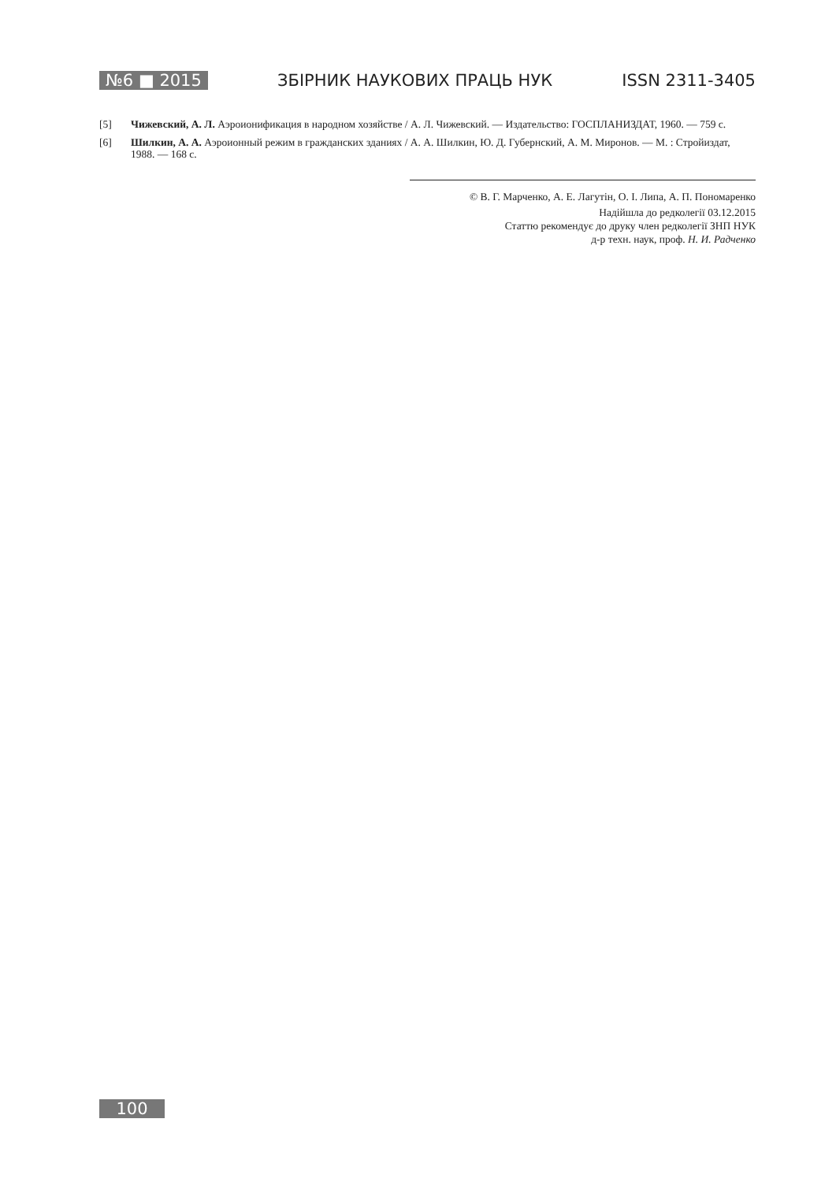№6 ■ 2015 ЗБІРНИК НАУКОВИХ ПРАЦЬ НУК ISSN 2311-3405
[5] Чижевский, А. Л. Аэроионификация в народном хозяйстве / А. Л. Чижевский. — Издательство: ГОСПЛАНИЗДАТ, 1960. — 759 с.
[6] Шилкин, А. А. Аэроионный режим в гражданских зданиях / А. А. Шилкин, Ю. Д. Губернский, А. М. Миронов. — М. : Стройиздат, 1988. — 168 с.
© В. Г. Марченко, А. Е. Лагутін, О. І. Липа, А. П. Пономаренко
Надійшла до редколегії 03.12.2015
Статтю рекомендує до друку член редколегії ЗНП НУК
д-р техн. наук, проф. Н. И. Радченко
100